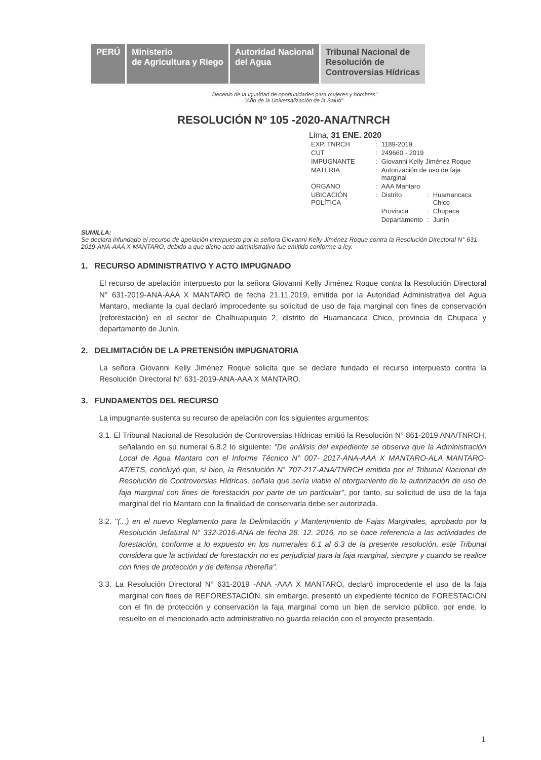PERÚ Ministerio
de Agricultura y Riego
Autoridad Nacional
del Agua
Tribunal Nacional de
Resolución de
Controversias Hídricas
"Decenio de la Igualdad de oportunidades para mujeres y hombres"
"Año de la Universalización de la Salud"
RESOLUCIÓN Nº 105 -2020-ANA/TNRCH
Lima, 31 ENE. 2020
| EXP. TNRCH | : | 1189-2019 | | |
| CUT | : | 249660 - 2019 | | |
| IMPUGNANTE | : | Giovanni Kelly Jiménez Roque | | |
| MATERIA | : | Autorización de uso de faja marginal | | |
| ÓRGANO | : | AAA Mantaro | | |
| UBICACIÓN POLÍTICA | : | Distrito | : | Huamancaca Chico |
| | | Provincia | : | Chupaca |
| | | Departamento | : | Junín |
SUMILLA:
Se declara infundado el recurso de apelación interpuesto por la señora Giovanni Kelly Jiménez Roque contra la Resolución Directoral N° 631-2019-ANA-AAA X MANTARO, debido a que dicho acto administrativo fue emitido conforme a ley.
1. RECURSO ADMINISTRATIVO Y ACTO IMPUGNADO
El recurso de apelación interpuesto por la señora Giovanni Kelly Jiménez Roque contra la Resolución Directoral N° 631-2019-ANA-AAA X MANTARO de fecha 21.11.2019, emitida por la Autoridad Administrativa del Agua Mantaro, mediante la cual declaró improcedente su solicitud de uso de faja marginal con fines de conservación (reforestación) en el sector de Chalhuapuquio 2, distrito de Huamancaca Chico, provincia de Chupaca y departamento de Junín.
2. DELIMITACIÓN DE LA PRETENSIÓN IMPUGNATORIA
La señora Giovanni Kelly Jiménez Roque solicita que se declare fundado el recurso interpuesto contra la Resolución Directoral N° 631-2019-ANA-AAA X MANTARO.
3. FUNDAMENTOS DEL RECURSO
La impugnante sustenta su recurso de apelación con los siguientes argumentos:
3.1. El Tribunal Nacional de Resolución de Controversias Hídricas emitió la Resolución N° 861-2019 ANA/TNRCH, señalando en su numeral 6.8.2 lo siguiente: "De análisis del expediente se observa que la Administración Local de Agua Mantaro con el Informe Técnico N° 007- 2017-ANA-AAA X MANTARO-ALA MANTARO-AT/ETS, concluyó que, si bien, la Resolución N° 707-217-ANA/TNRCH emitida por el Tribunal Nacional de Resolución de Controversias Hídricas, señala que sería viable el otorgamiento de la autorización de uso de faja marginal con fines de forestación por parte de un particular", por tanto, su solicitud de uso de la faja marginal del río Mantaro con la finalidad de conservarla debe ser autorizada.
3.2. "(...) en el nuevo Reglamento para la Delimitación y Mantenimiento de Fajas Marginales, aprobado por la Resolución Jefatural N° 332-2016-ANA de fecha 28. 12. 2016, no se hace referencia a las actividades de forestación, conforme a lo expuesto en los numerales 6.1 al 6.3 de la presente resolución, este Tribunal considera que la actividad de forestación no es perjudicial para la faja marginal, siempre y cuando se realice con fines de protección y de defensa ribereña".
3.3. La Resolución Directoral N° 631-2019 -ANA -AAA X MANTARO, declaró improcedente el uso de la faja marginal con fines de REFORESTACIÓN, sin embargo, presentó un expediente técnico de FORESTACIÓN con el fin de protección y conservación la faja marginal como un bien de servicio público, por ende, lo resuelto en el mencionado acto administrativo no guarda relación con el proyecto presentado.
1